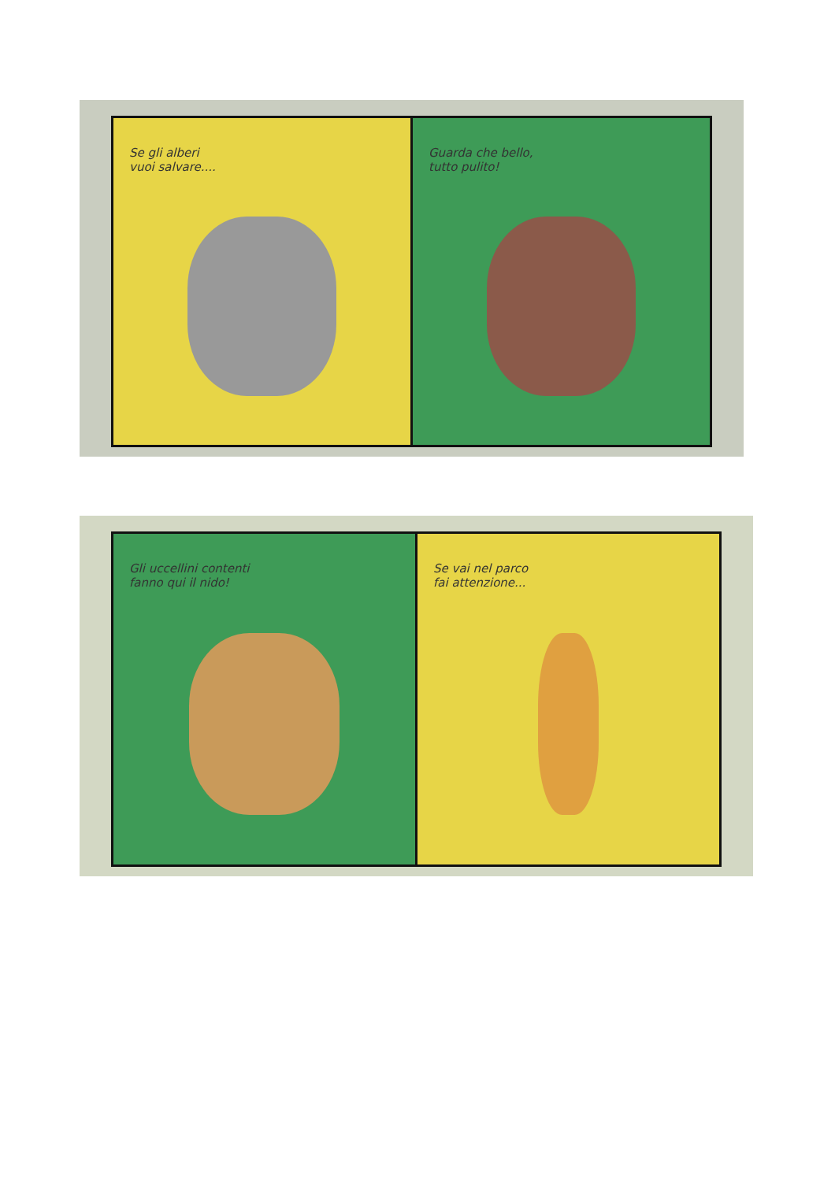Se gli alberi
vuoi salvare....
Guarda che bello,
tutto pulito!
Gli uccellini contenti
fanno qui il nido!
Se vai nel parco
fai attenzione...